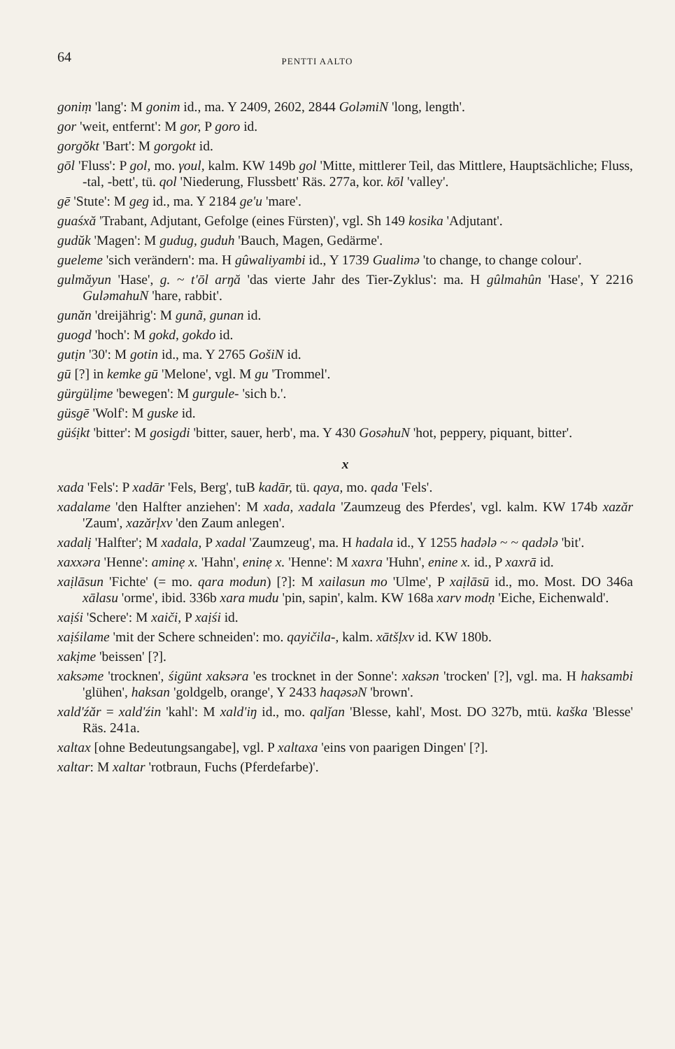64 PENTTI AALTO
goniṃ 'lang': M gonim id., ma. Y 2409, 2602, 2844 GoləmiN 'long, length'.
gor 'weit, entfernt': M gor, P goro id.
gorgŏkt 'Bart': M gorgokt id.
gōl 'Fluss': P gol, mo. γoul, kalm. KW 149b gol 'Mitte, mittlerer Teil, das Mittlere, Hauptsächliche; Fluss, -tal, -bett', tü. qol 'Niederung, Flussbett' Räs. 277a, kor. kōl 'valley'.
gē 'Stute': M geg id., ma. Y 2184 ge'u 'mare'.
guaśxă 'Trabant, Adjutant, Gefolge (eines Fürsten)', vgl. Sh 149 kosika 'Adjutant'.
gudŭk 'Magen': M gudug, guduh 'Bauch, Magen, Gedärme'.
gueleme 'sich verändern': ma. H gûwaliyambi id., Y 1739 Gualimə 'to change, to change colour'.
gulmăyun 'Hase', g. ~ t'ōl arŋă 'das vierte Jahr des Tier-Zyklus': ma. H gûlmahûn 'Hase', Y 2216 GuləmahuN 'hare, rabbit'.
gunăn 'dreijährig': M gunã, gunan id.
guogd 'hoch': M gokd, gokdo id.
gutịn '30': M gotin id., ma. Y 2765 GošiN id.
gū [?] in kemke gū 'Melone', vgl. M gu 'Trommel'.
gürgülịme 'bewegen': M gurgule- 'sich b.'.
güsgē 'Wolf': M guske id.
güśịkt 'bitter': M gosigdi 'bitter, sauer, herb', ma. Y 430 GosəhuN 'hot, peppery, piquant, bitter'.
x
xada 'Fels': P xadār 'Fels, Berg', tuB kadār, tü. qaya, mo. qada 'Fels'.
xadalame 'den Halfter anziehen': M xada, xadala 'Zaumzeug des Pferdes', vgl. kalm. KW 174b xazăr 'Zaum', xazărḷxv 'den Zaum anlegen'.
xadalị 'Halfter'; M xadala, P xadal 'Zaumzeug', ma. H hadala id., Y 1255 hadələ ~ ~ qadələ 'bit'.
xaxxəra 'Henne': aminẹ x. 'Hahn', eninẹ x. 'Henne': M xaxra 'Huhn', enine x. id., P xaxrā id.
xaịlāsun 'Fichte' (= mo. qara modun) [?]: M xailasun mo 'Ulme', P xaịlāsū id., mo. Most. DO 346a xālasu 'orme', ibid. 336b xara mudu 'pin, sapin', kalm. KW 168a xarv modṇ 'Eiche, Eichenwald'.
xaịśi 'Schere': M xaiči, P xaịśi id.
xaịśilame 'mit der Schere schneiden': mo. qayičila-, kalm. xātšḷxv id. KW 180b.
xakịme 'beissen' [?].
xaksəme 'trocknen', śigünt xaksəra 'es trocknet in der Sonne': xaksən 'trocken' [?], vgl. ma. H haksambi 'glühen', haksan 'goldgelb, orange', Y 2433 haqəsəN 'brown'.
xald'źăr = xald'źin 'kahl': M xald'iŋ id., mo. qalǰan 'Blesse, kahl', Most. DO 327b, mtü. kaška 'Blesse' Räs. 241a.
xaltax [ohne Bedeutungsangabe], vgl. P xaltaxa 'eins von paarigen Dingen' [?].
xaltar: M xaltar 'rotbraun, Fuchs (Pferdefarbe)'.